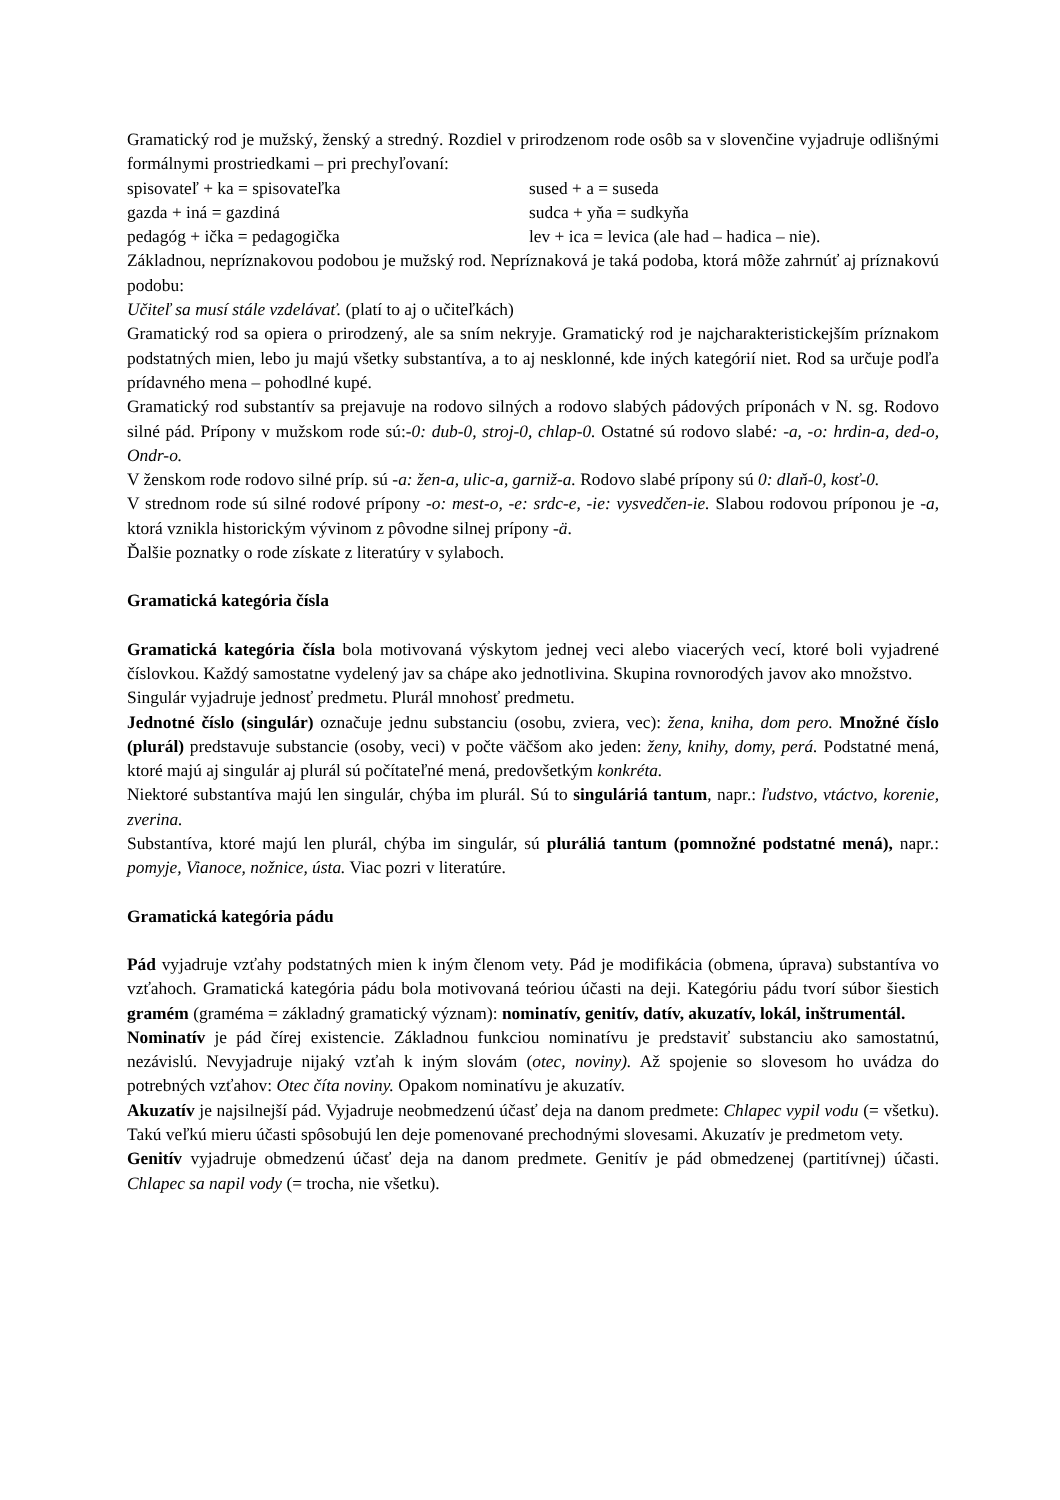Gramatický rod je mužský, ženský a stredný. Rozdiel v prirodzenom rode osôb sa v slovenčine vyjadruje odlišnými formálnymi prostriedkami – pri prechyľovaní:
spisovateľ + ka = spisovateľka sused + a = suseda
gazda + iná = gazdiná sudca + yňa = sudkyňa
pedagóg + ička = pedagogička lev + ica = levica (ale had – hadica – nie).
Základnou, nepríznakovou podobou je mužský rod. Nepríznaková je taká podoba, ktorá môže zahrnúť aj príznakovú podobu:
Učiteľ sa musí stále vzdelávať. (platí to aj o učiteľkách)
Gramatický rod sa opiera o prirodzený, ale sa sním nekryje. Gramatický rod je najcharakteristickejším príznakom podstatných mien, lebo ju majú všetky substantíva, a to aj nesklonné, kde iných kategórií niet. Rod sa určuje podľa prídavného mena – pohodlné kupé.
Gramatický rod substantív sa prejavuje na rodovo silných a rodovo slabých pádových príponách v N. sg. Rodovo silné pád. Prípony v mužskom rode sú:-0: dub-0, stroj-0, chlap-0. Ostatné sú rodovo slabé: -a, -o: hrdin-a, ded-o, Ondr-o.
V ženskom rode rodovo silné príp. sú -a: žen-a, ulic-a, garniž-a. Rodovo slabé prípony sú 0: dlaň-0, kosť-0.
V strednom rode sú silné rodové prípony -o: mest-o, -e: srdc-e, -ie: vysvedčen-ie. Slabou rodovou príponou je -a, ktorá vznikla historickým vývinom z pôvodne silnej prípony -ä.
Ďalšie poznatky o rode získate z literatúry v sylaboch.
Gramatická kategória čísla
Gramatická kategória čísla bola motivovaná výskytom jednej veci alebo viacerých vecí, ktoré boli vyjadrené číslovkou. Každý samostatne vydelený jav sa chápe ako jednotlivina. Skupina rovnorodých javov ako množstvo.
Singulár vyjadruje jednosť predmetu. Plurál mnohosť predmetu.
Jednotné číslo (singulár) označuje jednu substanciu (osobu, zviera, vec): žena, kniha, dom pero. Množné číslo (plurál) predstavuje substancie (osoby, veci) v počte väčšom ako jeden: ženy, knihy, domy, perá. Podstatné mená, ktoré majú aj singulár aj plurál sú počítateľné mená, predovšetkým konkréta.
Niektoré substantíva majú len singulár, chýba im plurál. Sú to singuláriá tantum, napr.: ľudstvo, vtáctvo, korenie, zverina.
Substantíva, ktoré majú len plurál, chýba im singulár, sú pluráliá tantum (pomnožné podstatné mená), napr.: pomyje, Vianoce, nožnice, ústa. Viac pozri v literatúre.
Gramatická kategória pádu
Pád vyjadruje vzťahy podstatných mien k iným členom vety. Pád je modifikácia (obmena, úprava) substantíva vo vzťahoch. Gramatická kategória pádu bola motivovaná teóriou účasti na deji. Kategóriu pádu tvorí súbor šiestich gramém (graméma = základný gramatický význam): nominatív, genitív, datív, akuzatív, lokál, inštrumentál.
Nominatív je pád čírej existencie. Základnou funkciou nominatívu je predstaviť substanciu ako samostatnú, nezávislú. Nevyjadruje nijaký vzťah k iným slovám (otec, noviny). Až spojenie so slovesom ho uvádza do potrebných vzťahov: Otec číta noviny. Opakom nominatívu je akuzatív.
Akuzatív je najsilnejší pád. Vyjadruje neobmedzenú účasť deja na danom predmete: Chlapec vypil vodu (= všetku). Takú veľkú mieru účasti spôsobujú len deje pomenované prechodnými slovesami. Akuzatív je predmetom vety.
Genitív vyjadruje obmedzenú účasť deja na danom predmete. Genitív je pád obmedzenej (partitívnej) účasti. Chlapec sa napil vody (= trocha, nie všetku).